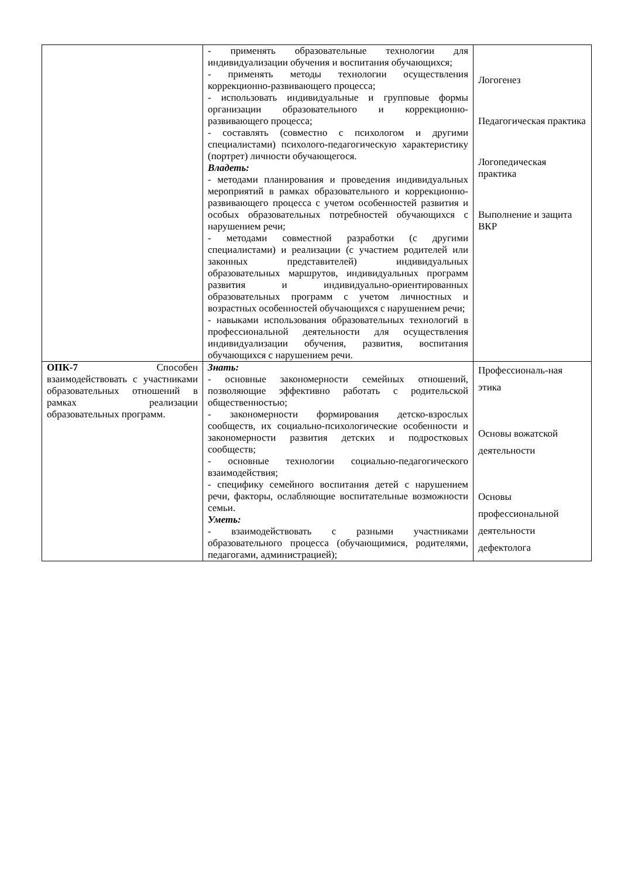| | - применять образовательные технологии для индивидуализации обучения и воспитания обучающихся; - применять методы технологии осуществления коррекционно-развивающего процесса; - использовать индивидуальные и групповые формы организации образовательного и коррекционно-развивающего процесса; - составлять (совместно с психологом и другими специалистами) психолого-педагогическую характеристику (портрет) личности обучающегося. Владеть: - методами планирования и проведения индивидуальных мероприятий в рамках образовательного и коррекционно-развивающего процесса с учетом особенностей развития и особых образовательных потребностей обучающихся с нарушением речи; - методами совместной разработки (с другими специалистами) и реализации (с участием родителей или законных представителей) индивидуальных образовательных маршрутов, индивидуальных программ развития и индивидуально-ориентированных образовательных программ с учетом личностных и возрастных особенностей обучающихся с нарушением речи; - навыками использования образовательных технологий в профессиональной деятельности для осуществления индивидуализации обучения, развития, воспитания обучающихся с нарушением речи. | Логогенез Педагогическая практика Логопедическая практика Выполнение и защита ВКР |
| ОПК-7 Способен взаимодействовать с участниками образовательных отношений в рамках реализации образовательных программ. | Знать: - основные закономерности семейных отношений, позволяющие эффективно работать с родительской общественностью; - закономерности формирования детско-взрослых сообществ, их социально-психологические особенности и закономерности развития детских и подростковых сообществ; - основные технологии социально-педагогического взаимодействия; - специфику семейного воспитания детей с нарушением речи, факторы, ослабляющие воспитательные возможности семьи. Уметь: - взаимодействовать с разными участниками образовательного процесса (обучающимися, родителями, педагогами, администрацией); | Профессиональ-ная этика Основы вожатской деятельности Основы профессиональной деятельности дефектолога |